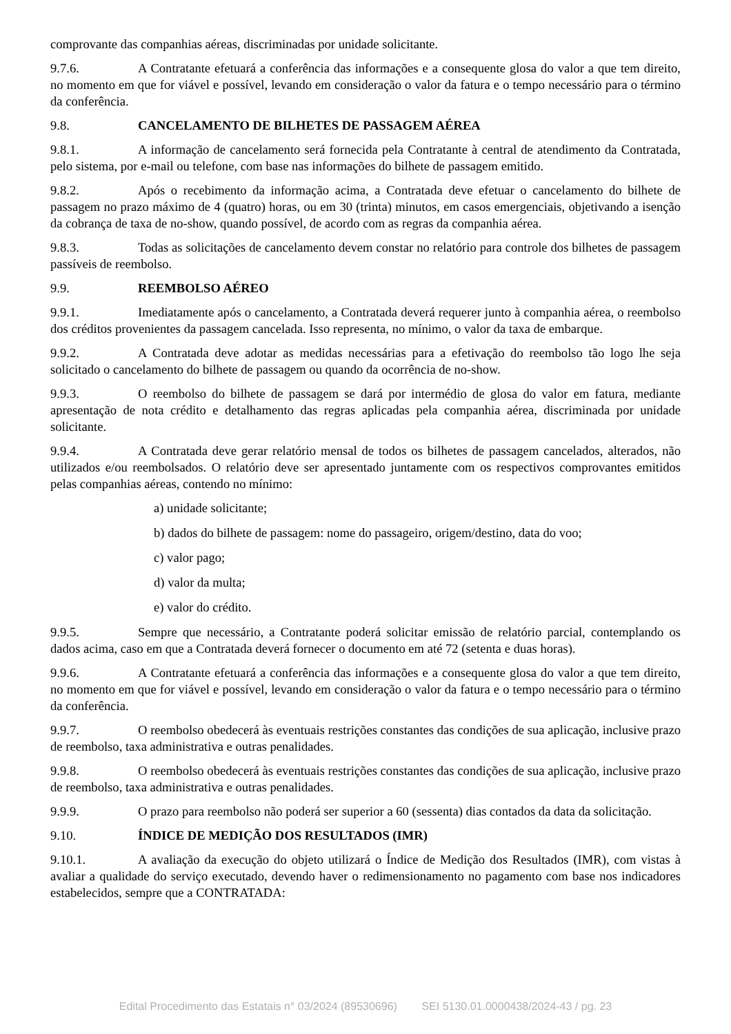comprovante das companhias aéreas, discriminadas por unidade solicitante.
9.7.6. A Contratante efetuará a conferência das informações e a consequente glosa do valor a que tem direito, no momento em que for viável e possível, levando em consideração o valor da fatura e o tempo necessário para o término da conferência.
9.8. CANCELAMENTO DE BILHETES DE PASSAGEM AÉREA
9.8.1. A informação de cancelamento será fornecida pela Contratante à central de atendimento da Contratada, pelo sistema, por e-mail ou telefone, com base nas informações do bilhete de passagem emitido.
9.8.2. Após o recebimento da informação acima, a Contratada deve efetuar o cancelamento do bilhete de passagem no prazo máximo de 4 (quatro) horas, ou em 30 (trinta) minutos, em casos emergenciais, objetivando a isenção da cobrança de taxa de no-show, quando possível, de acordo com as regras da companhia aérea.
9.8.3. Todas as solicitações de cancelamento devem constar no relatório para controle dos bilhetes de passagem passíveis de reembolso.
9.9. REEMBOLSO AÉREO
9.9.1. Imediatamente após o cancelamento, a Contratada deverá requerer junto à companhia aérea, o reembolso dos créditos provenientes da passagem cancelada. Isso representa, no mínimo, o valor da taxa de embarque.
9.9.2. A Contratada deve adotar as medidas necessárias para a efetivação do reembolso tão logo lhe seja solicitado o cancelamento do bilhete de passagem ou quando da ocorrência de no-show.
9.9.3. O reembolso do bilhete de passagem se dará por intermédio de glosa do valor em fatura, mediante apresentação de nota crédito e detalhamento das regras aplicadas pela companhia aérea, discriminada por unidade solicitante.
9.9.4. A Contratada deve gerar relatório mensal de todos os bilhetes de passagem cancelados, alterados, não utilizados e/ou reembolsados. O relatório deve ser apresentado juntamente com os respectivos comprovantes emitidos pelas companhias aéreas, contendo no mínimo:
a) unidade solicitante;
b) dados do bilhete de passagem: nome do passageiro, origem/destino, data do voo;
c) valor pago;
d) valor da multa;
e) valor do crédito.
9.9.5. Sempre que necessário, a Contratante poderá solicitar emissão de relatório parcial, contemplando os dados acima, caso em que a Contratada deverá fornecer o documento em até 72 (setenta e duas horas).
9.9.6. A Contratante efetuará a conferência das informações e a consequente glosa do valor a que tem direito, no momento em que for viável e possível, levando em consideração o valor da fatura e o tempo necessário para o término da conferência.
9.9.7. O reembolso obedecerá às eventuais restrições constantes das condições de sua aplicação, inclusive prazo de reembolso, taxa administrativa e outras penalidades.
9.9.8. O reembolso obedecerá às eventuais restrições constantes das condições de sua aplicação, inclusive prazo de reembolso, taxa administrativa e outras penalidades.
9.9.9. O prazo para reembolso não poderá ser superior a 60 (sessenta) dias contados da data da solicitação.
9.10. ÍNDICE DE MEDIÇÃO DOS RESULTADOS (IMR)
9.10.1. A avaliação da execução do objeto utilizará o Índice de Medição dos Resultados (IMR), com vistas à avaliar a qualidade do serviço executado, devendo haver o redimensionamento no pagamento com base nos indicadores estabelecidos, sempre que a CONTRATADA:
Edital Procedimento das Estatais n° 03/2024 (89530696) SEI 5130.01.0000438/2024-43 / pg. 23